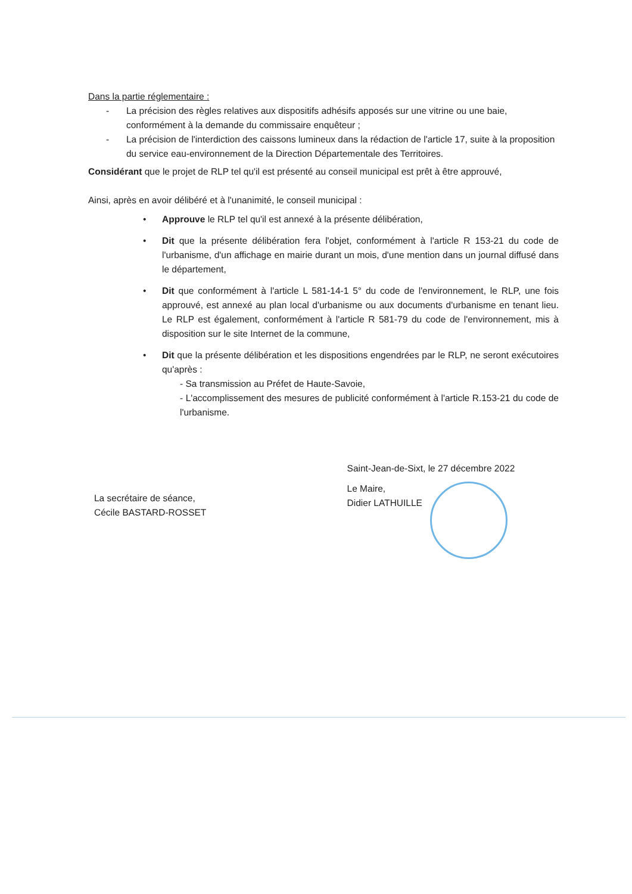Dans la partie réglementaire :
- La précision des règles relatives aux dispositifs adhésifs apposés sur une vitrine ou une baie, conformément à la demande du commissaire enquêteur ;
- La précision de l'interdiction des caissons lumineux dans la rédaction de l'article 17, suite à la proposition du service eau-environnement de la Direction Départementale des Territoires.
Considérant que le projet de RLP tel qu'il est présenté au conseil municipal est prêt à être approuvé,
Ainsi, après en avoir délibéré et à l'unanimité, le conseil municipal :
• Approuve le RLP tel qu'il est annexé à la présente délibération,
• Dit que la présente délibération fera l'objet, conformément à l'article R 153-21 du code de l'urbanisme, d'un affichage en mairie durant un mois, d'une mention dans un journal diffusé dans le département,
• Dit que conformément à l'article L 581-14-1 5° du code de l'environnement, le RLP, une fois approuvé, est annexé au plan local d'urbanisme ou aux documents d'urbanisme en tenant lieu. Le RLP est également, conformément à l'article R 581-79 du code de l'environnement, mis à disposition sur le site Internet de la commune,
• Dit que la présente délibération et les dispositions engendrées par le RLP, ne seront exécutoires qu'après :
- Sa transmission au Préfet de Haute-Savoie,
- L'accomplissement des mesures de publicité conformément à l'article R.153-21 du code de l'urbanisme.
La secrétaire de séance,
Cécile BASTARD-ROSSET
Saint-Jean-de-Sixt, le 27 décembre 2022
Le Maire,
Didier LATHUILLE